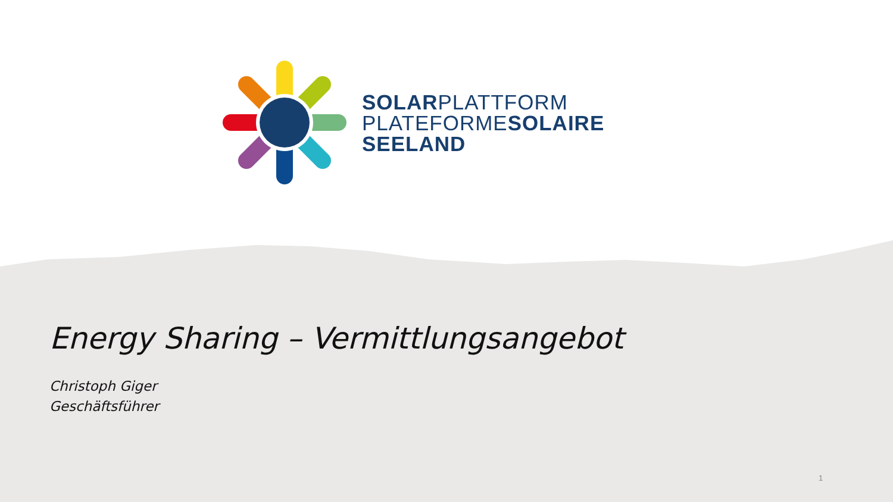SOLARPLATTFORM
PLATEFORMESOLAIRE
SEELAND
Energy Sharing – Vermittlungsangebot
Christoph Giger
Geschäftsführer
1